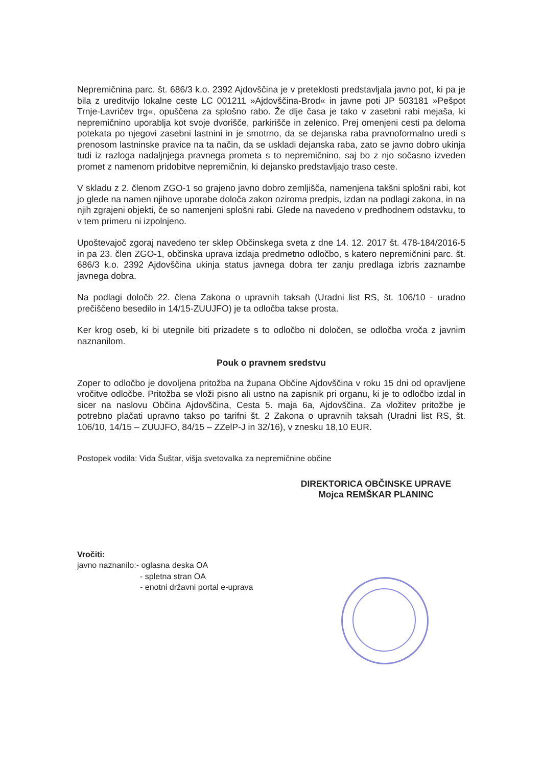Nepremičnina parc. št. 686/3 k.o. 2392 Ajdovščina je v preteklosti predstavljala javno pot, ki pa je bila z ureditvijo lokalne ceste LC 001211 »Ajdovščina-Brod« in javne poti JP 503181 »Pešpot Trnje-Lavričev trg«, opuščena za splošno rabo. Že dlje časa je tako v zasebni rabi mejaša, ki nepremičnino uporablja kot svoje dvorišče, parkirišče in zelenico. Prej omenjeni cesti pa deloma potekata po njegovi zasebni lastnini in je smotrno, da se dejanska raba pravnoformalno uredi s prenosom lastninske pravice na ta način, da se uskladi dejanska raba, zato se javno dobro ukinja tudi iz razloga nadaljnjega pravnega prometa s to nepremičnino, saj bo z njo sočasno izveden promet z namenom pridobitve nepremičnin, ki dejansko predstavljajo traso ceste.
V skladu z 2. členom ZGO-1 so grajeno javno dobro zemljišča, namenjena takšni splošni rabi, kot jo glede na namen njihove uporabe določa zakon oziroma predpis, izdan na podlagi zakona, in na njih zgrajeni objekti, če so namenjeni splošni rabi. Glede na navedeno v predhodnem odstavku, to v tem primeru ni izpolnjeno.
Upoštevajoč zgoraj navedeno ter sklep Občinskega sveta z dne 14. 12. 2017 št. 478-184/2016-5 in pa 23. člen ZGO-1, občinska uprava izdaja predmetno odločbo, s katero nepremičnini parc. št. 686/3 k.o. 2392 Ajdovščina ukinja status javnega dobra ter zanju predlaga izbris zaznambe javnega dobra.
Na podlagi določb 22. člena Zakona o upravnih taksah (Uradni list RS, št. 106/10 - uradno prečiščeno besedilo in 14/15-ZUUJFO) je ta odločba takse prosta.
Ker krog oseb, ki bi utegnile biti prizadete s to odločbo ni določen, se odločba vroča z javnim naznanilom.
Pouk o pravnem sredstvu
Zoper to odločbo je dovoljena pritožba na župana Občine Ajdovščina v roku 15 dni od opravljene vročitve odločbe. Pritožba se vloži pisno ali ustno na zapisnik pri organu, ki je to odločbo izdal in sicer na naslovu Občina Ajdovščina, Cesta 5. maja 6a, Ajdovščina. Za vložitev pritožbe je potrebno plačati upravno takso po tarifni št. 2 Zakona o upravnih taksah (Uradni list RS, št. 106/10, 14/15 – ZUUJFO, 84/15 – ZZelP-J in 32/16), v znesku 18,10 EUR.
Postopek vodila: Vida Šuštar, višja svetovalka za nepremičnine občine
DIREKTORICA OBČINSKE UPRAVE
Mojca REMŠKAR PLANINC
Vročiti:
javno naznanilo:- oglasna deska OA
- spletna stran OA
- enotni državni portal e-uprava